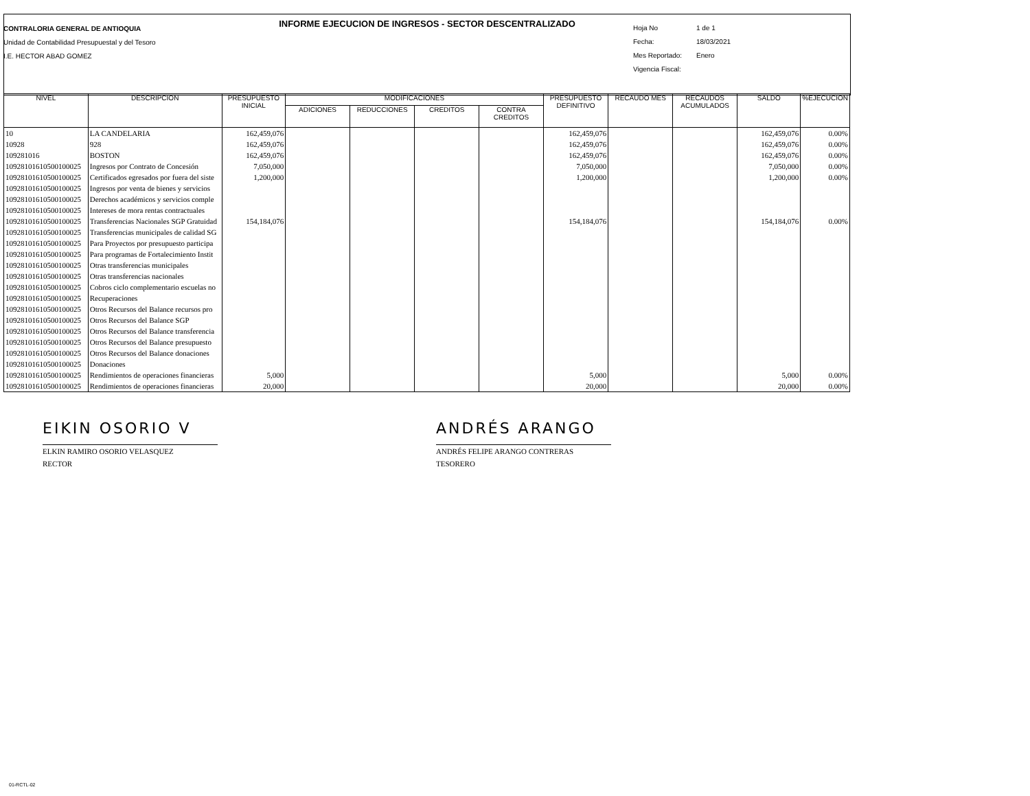INFORME EJECUCION DE INGRESOS - SECTOR DESCENTRALIZADO
CONTRALORIA GENERAL DE ANTIOQUIA
Unidad de Contabilidad Presupuestal y del Tesoro
I.E. HECTOR ABAD GOMEZ
Hoja No 1 de 1
Fecha: 18/03/2021
Mes Reportado: Enero
Vigencia Fiscal:
| NIVEL | DESCRIPCION | PRESUPUESTO INICIAL | MODIFICACIONES | | | | PRESUPUESTO DEFINITIVO | RECAUDO MES | RECAUDOS ACUMULADOS | SALDO | %EJECUCION |
| --- | --- | --- | --- | --- | --- | --- | --- | --- | --- | --- | --- |
| | | | ADICIONES | REDUCCIONES | CREDITOS | CONTRA CREDITOS | | | | | |
| 10 | LA CANDELARIA | 162,459,076 | | | | | 162,459,076 | | | 162,459,076 | 0.00% |
| 10928 | 928 | 162,459,076 | | | | | 162,459,076 | | | 162,459,076 | 0.00% |
| 109281016 | BOSTON | 162,459,076 | | | | | 162,459,076 | | | 162,459,076 | 0.00% |
| 10928101610500100025 | Ingresos por Contrato de Concesión | 7,050,000 | | | | | 7,050,000 | | | 7,050,000 | 0.00% |
| 10928101610500100025 | Certificados egresados por fuera del siste | 1,200,000 | | | | | 1,200,000 | | | 1,200,000 | 0.00% |
| 10928101610500100025 | Ingresos por venta de bienes y servicios | | | | | | | | | | |
| 10928101610500100025 | Derechos académicos y servicios comple | | | | | | | | | | |
| 10928101610500100025 | Intereses de mora rentas contractuales | | | | | | | | | | |
| 10928101610500100025 | Transferencias Nacionales SGP Gratuidad | 154,184,076 | | | | | 154,184,076 | | | 154,184,076 | 0.00% |
| 10928101610500100025 | Transferencias municipales de calidad SG | | | | | | | | | | |
| 10928101610500100025 | Para Proyectos por presupuesto participa | | | | | | | | | | |
| 10928101610500100025 | Para programas de Fortalecimiento Instit | | | | | | | | | | |
| 10928101610500100025 | Otras transferencias municipales | | | | | | | | | | |
| 10928101610500100025 | Otras transferencias nacionales | | | | | | | | | | |
| 10928101610500100025 | Cobros ciclo complementario escuelas no | | | | | | | | | | |
| 10928101610500100025 | Recuperaciones | | | | | | | | | | |
| 10928101610500100025 | Otros Recursos del Balance recursos pro | | | | | | | | | | |
| 10928101610500100025 | Otros Recursos del Balance SGP | | | | | | | | | | |
| 10928101610500100025 | Otros Recursos del Balance transferencia | | | | | | | | | | |
| 10928101610500100025 | Otros Recursos del Balance presupuesto | | | | | | | | | | |
| 10928101610500100025 | Otros Recursos del Balance donaciones | | | | | | | | | | |
| 10928101610500100025 | Donaciones | | | | | | | | | | |
| 10928101610500100025 | Rendimientos de operaciones financieras | 5,000 | | | | | 5,000 | | | 5,000 | 0.00% |
| 10928101610500100025 | Rendimientos de operaciones financieras | 20,000 | | | | | 20,000 | | | 20,000 | 0.00% |
EIKIN OSORIO V
ELKIN RAMIRO OSORIO VELASQUEZ
RECTOR
ANDRÉS ARANGO
ANDRÉS FELIPE ARANGO CONTRERAS
TESORERO
01-RCTL-02